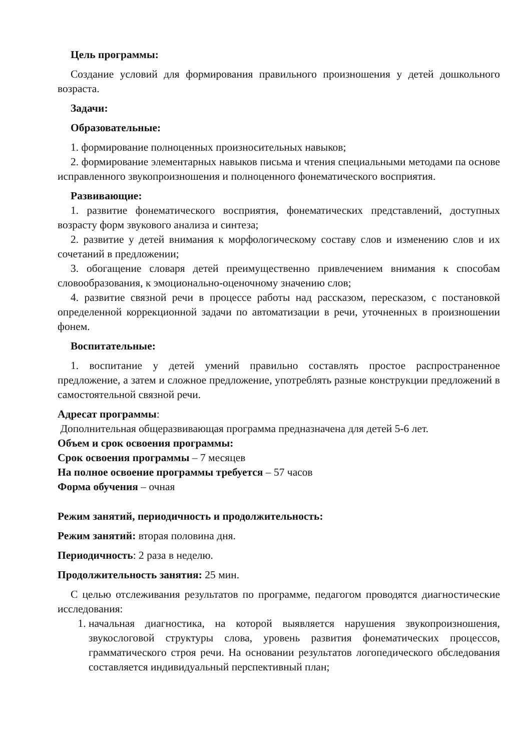Цель программы:
Создание условий для формирования правильного произношения у детей дошкольного возраста.
Задачи:
Образовательные:
1. формирование полноценных произносительных навыков;
2. формирование элементарных навыков письма и чтения специальными методами па основе исправленного звукопроизношения и полноценного фонематического восприятия.
Развивающие:
1. развитие фонематического восприятия, фонематических представлений, доступных возрасту форм звукового анализа и синтеза;
2. развитие у детей внимания к морфологическому составу слов и изменению слов и их сочетаний в предложении;
3. обогащение словаря детей преимущественно привлечением внимания к способам словообразования, к эмоционально-оценочному значению слов;
4. развитие связной речи в процессе работы над рассказом, пересказом, с постановкой определенной коррекционной задачи по автоматизации в речи, уточненных в произношении фонем.
Воспитательные:
1. воспитание у детей умений правильно составлять простое распространенное предложение, а затем и сложное предложение, употреблять разные конструкции предложений в самостоятельной связной речи.
Адресат программы:
Дополнительная общеразвивающая программа предназначена для детей 5-6 лет.
Объем и срок освоения программы:
Срок освоения программы – 7 месяцев
На полное освоение программы требуется – 57 часов
Форма обучения – очная
Режим занятий, периодичность и продолжительность:
Режим занятий: вторая половина дня.
Периодичность: 2 раза в неделю.
Продолжительность занятия: 25 мин.
С целью отслеживания результатов по программе, педагогом проводятся диагностические исследования:
1. начальная диагностика, на которой выявляется нарушения звукопроизношения, звукослоговой структуры слова, уровень развития фонематических процессов, грамматического строя речи. На основании результатов логопедического обследования составляется индивидуальный перспективный план;